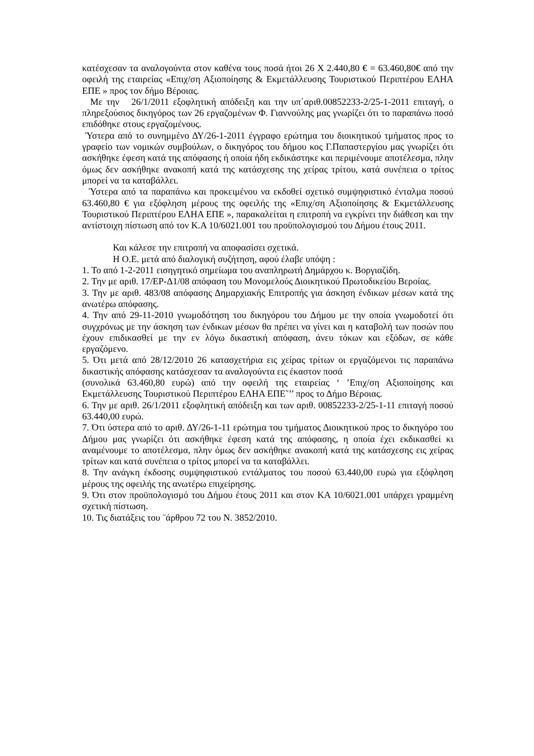κατέσχεσαν τα αναλογούντα στον καθένα τους ποσά ήτοι 26 Χ 2.440,80 € = 63.460,80€ από την οφειλή της εταιρείας «Επιχ/ση Αξιοποίησης & Εκμετάλλευσης Τουριστικού Περιπτέρου ΕΛΗΑ ΕΠΕ » προς τον δήμο Βέροιας.
Με την 26/1/2011 εξοφλητική απόδειξη και την υπ΄αριθ.00852233-2/25-1-2011 επιταγή, ο πληρεξούσιος δικηγόρος των 26 εργαζομένων Φ. Γιαννούλης μας γνωρίζει ότι το παραπάνω ποσό επιδόθηκε στους εργαζομένους.
Ύστερα από το συνημμένο ΔΥ/26-1-2011 έγγραφο ερώτημα του διοικητικού τμήματος προς το γραφείο των νομικών συμβούλων, ο δικηγόρος του δήμου κος Γ.Παπαστεργίου μας γνωρίζει ότι ασκήθηκε έφεση κατά της απόφασης ή οποία ήδη εκδικάστηκε και περιμένουμε αποτέλεσμα, πλην όμως δεν ασκήθηκε ανακοπή κατά της κατάσχεσης της χείρας τρίτου, κατά συνέπεια ο τρίτος μπορεί να τα καταβάλλει.
Ύστερα από τα παραπάνω και προκειμένου να εκδοθεί σχετικό συμψηφιστικό ένταλμα ποσού 63.460,80 € για εξόφληση μέρους της οφειλής της «Επιχ/ση Αξιοποίησης & Εκμετάλλευσης Τουριστικού Περιπτέρου ΕΛΗΑ ΕΠΕ », παρακαλείται η επιτροπή να εγκρίνει την διάθεση και την αντίστοιχη πίστωση από τον Κ.Α 10/6021.001 του προϋπολογισμού του Δήμου έτους 2011.
Και κάλεσε την επιτροπή να αποφασίσει σχετικά.
Η Ο.Ε. μετά από διαλογική συζήτηση, αφού έλαβε υπόψη :
1. Το από 1-2-2011 εισηγητικό σημείωμα του αναπληρωτή Δημάρχου κ. Βοργιαζίδη.
2. Την με αριθ. 17/ΕΡ-Δ1/08 απόφαση του Μονομελούς Διοικητικού Πρωτοδικείου Βεροίας.
3. Την με αριθ. 483/08 απόφασης Δημαρχιακής Επιτροπής για άσκηση ένδικων μέσων κατά της ανωτέρω απόφασης.
4. Την από 29-11-2010 γνωμοδότηση του δικηγόρου του Δήμου με την οποία γνωμοδοτεί ότι συγχρόνως με την άσκηση των ένδικων μέσων θα πρέπει να γίνει και η καταβολή των ποσών που έχουν επιδικασθεί με την εν λόγω δικαστική απόφαση, άνευ τόκων και εξόδων, σε κάθε εργαζόμενο.
5. Ότι μετά από 28/12/2010 26 κατασχετήρια εις χείρας τρίτων οι εργαζόμενοι τις παραπάνω δικαστικής απόφασης κατάσχεσαν τα αναλογούντα εις έκαστον ποσά
(συνολικά 63.460,80 ευρώ) από την οφειλή της εταιρείας ‘ ’Επιχ/ση Αξιοποίησης και Εκμετάλλευσης Τουριστικού Περιπτέρου ΕΛΗΑ ΕΠΕ˜’’ προς το Δήμο Βέροιας.
6. Την με αριθ. 26/1/2011 εξοφλητική απόδειξη και των αριθ. 00852233-2/25-1-11 επιταγή ποσού 63.440,00 ευρώ.
7. Ότι ύστερα από το αριθ. ΔΥ/26-1-11 ερώτημα του τμήματος Διοικητικού προς το δικηγόρο του Δήμου μας γνωρίζει ότι ασκήθηκε έφεση κατά της απόφασης, η οποία έχει εκδικασθεί κι αναμένουμε το αποτέλεσμα, πλην όμως δεν ασκήθηκε ανακοπή κατά της κατάσχεσης εις χείρας τρίτων και κατά συνέπεια ο τρίτος μπορεί να τα καταβάλλει.
8. Την ανάγκη έκδοσης συμψηφιστικού εντάλματος του ποσού 63.440,00 ευρώ για εξόφληση μέρους της οφειλής της ανωτέρω επιχείρησης.
9. Ότι στον προϋπολογισμό του Δήμου έτους 2011 και στον ΚΑ 10/6021.001 υπάρχει γραμμένη σχετική πίστωση.
10. Τις διατάξεις του ¨άρθρου 72 του Ν. 3852/2010.